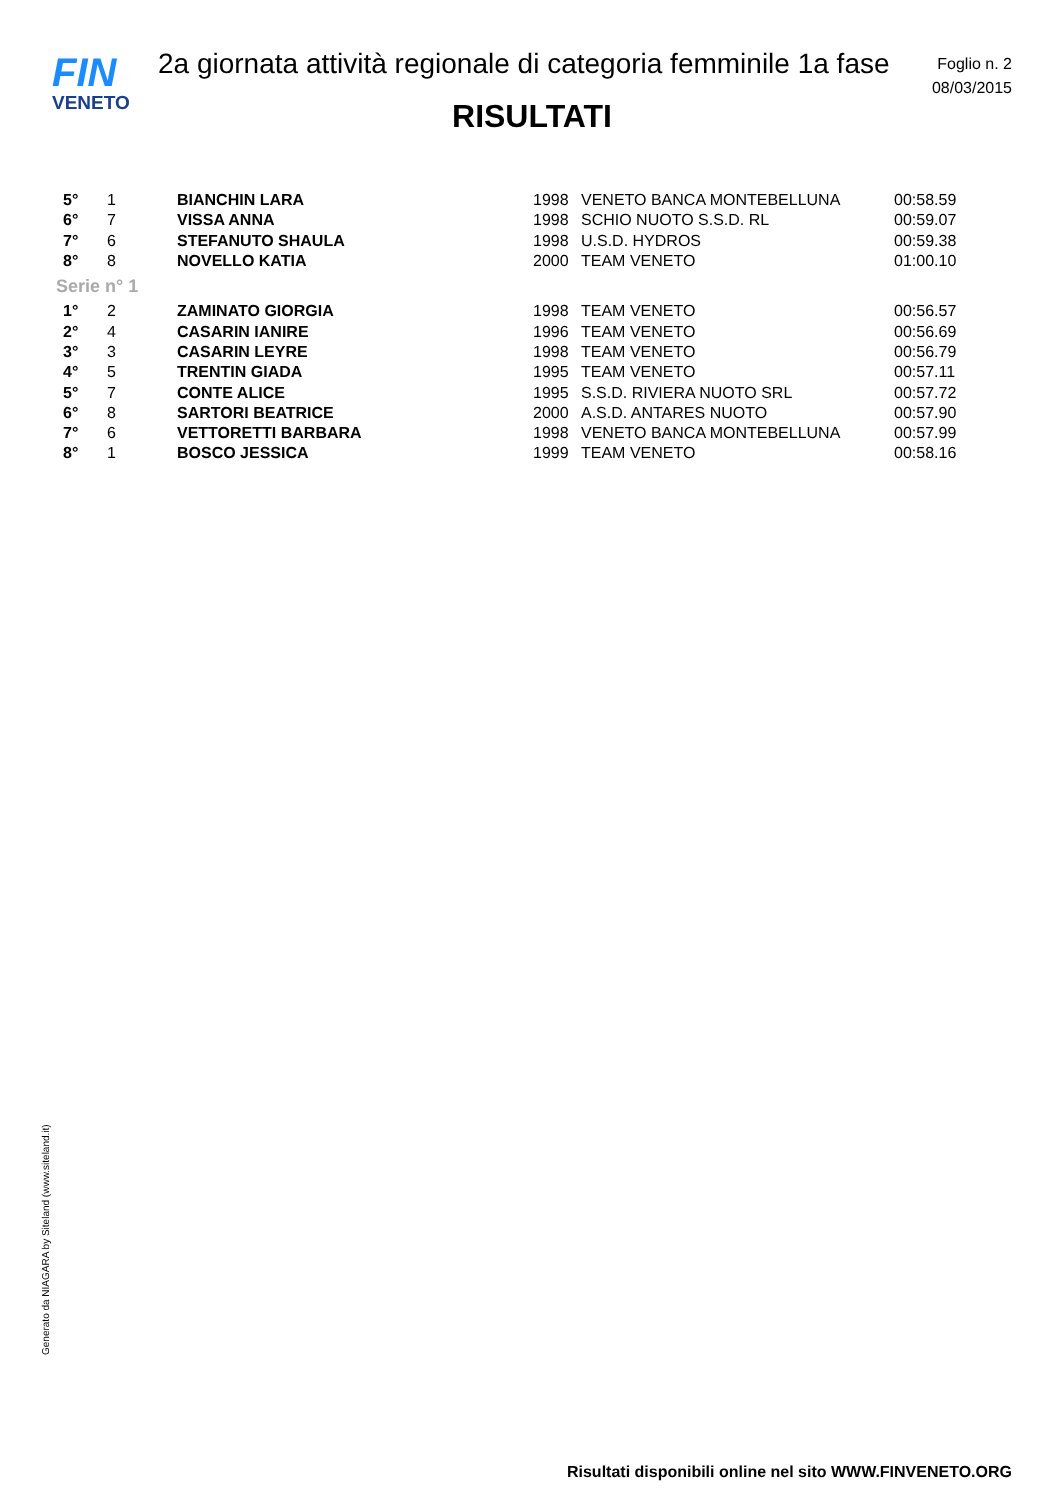FIN
VENETO
2a giornata attività regionale di categoria femminile 1a fase
Foglio n. 2
08/03/2015
RISULTATI
| 5° | 1 | BIANCHIN LARA | 1998 | VENETO BANCA MONTEBELLUNA | 00:58.59 |
| 6° | 7 | VISSA ANNA | 1998 | SCHIO NUOTO S.S.D. RL | 00:59.07 |
| 7° | 6 | STEFANUTO SHAULA | 1998 | U.S.D. HYDROS | 00:59.38 |
| 8° | 8 | NOVELLO KATIA | 2000 | TEAM VENETO | 01:00.10 |
| Serie n° 1 | | | | | |
| 1° | 2 | ZAMINATO GIORGIA | 1998 | TEAM VENETO | 00:56.57 |
| 2° | 4 | CASARIN IANIRE | 1996 | TEAM VENETO | 00:56.69 |
| 3° | 3 | CASARIN LEYRE | 1998 | TEAM VENETO | 00:56.79 |
| 4° | 5 | TRENTIN GIADA | 1995 | TEAM VENETO | 00:57.11 |
| 5° | 7 | CONTE ALICE | 1995 | S.S.D. RIVIERA NUOTO SRL | 00:57.72 |
| 6° | 8 | SARTORI BEATRICE | 2000 | A.S.D. ANTARES NUOTO | 00:57.90 |
| 7° | 6 | VETTORETTI BARBARA | 1998 | VENETO BANCA MONTEBELLUNA | 00:57.99 |
| 8° | 1 | BOSCO JESSICA | 1999 | TEAM VENETO | 00:58.16 |
Generato da NIAGARA by Siteland (www.siteland.it)
Risultati disponibili online nel sito WWW.FINVENETO.ORG